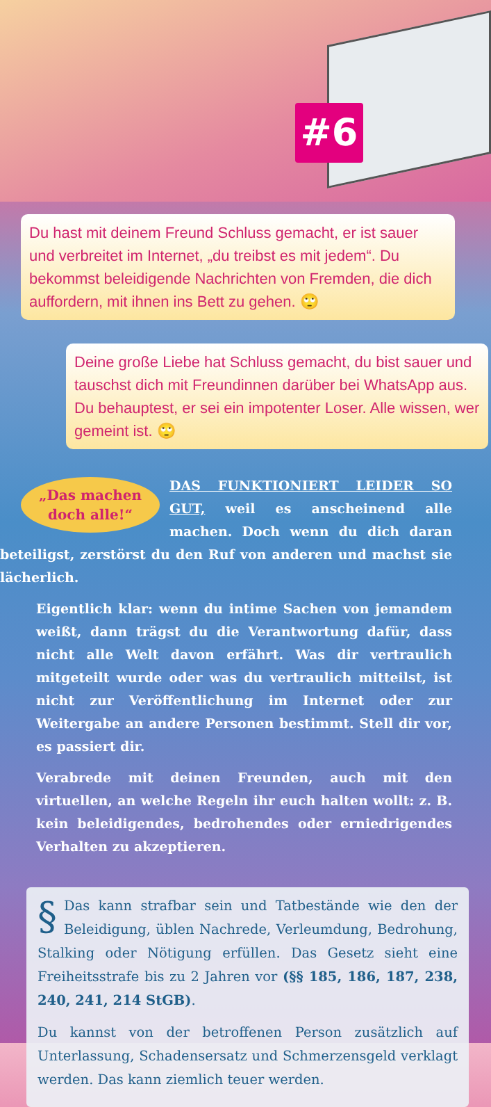#6
Du hast mit deinem Freund Schluss gemacht, er ist sauer und verbreitet im Internet, „du treibst es mit jedem“. Du bekommst beleidigende Nachrichten von Fremden, die dich auffordern, mit ihnen ins Bett zu gehen. 🙄
Deine große Liebe hat Schluss gemacht, du bist sauer und tauschst dich mit Freundinnen darüber bei Whats­App aus. Du behauptest, er sei ein impotenter Loser. Alle wissen, wer gemeint ist. 🙄
„Das machen doch alle!“
DAS FUNKTIONIERT LEIDER SO GUT, weil es anscheinend alle machen. Doch wenn du dich daran beteiligst, zerstörst du den Ruf von anderen und machst sie lächerlich.
Eigentlich klar: wenn du intime Sachen von jemandem weißt, dann trägst du die Verantwortung dafür, dass nicht alle Welt davon erfährt. Was dir vertraulich mitgeteilt wurde oder was du vertraulich mitteilst, ist nicht zur Veröffentlichung im Internet oder zur Weitergabe an andere Personen bestimmt. Stell dir vor, es passiert dir.
Verabrede mit deinen Freunden, auch mit den virtuellen, an welche Regeln ihr euch halten wollt: z. B. kein beleidigendes, bedrohendes oder erniedrigendes Verhalten zu akzeptieren.
§
Das kann strafbar sein und Tatbestände wie den der Beleidigung, üblen Nachrede, Verleumdung, Bedrohung, Stalking oder Nötigung erfüllen. Das Gesetz sieht eine Freiheitsstrafe bis zu 2 Jahren vor (§§ 185, 186, 187, 238, 240, 241, 214 StGB).
Du kannst von der betroffenen Person zusätzlich auf Unterlassung, Schadensersatz und Schmerzensgeld verklagt werden. Das kann ziemlich teuer werden.